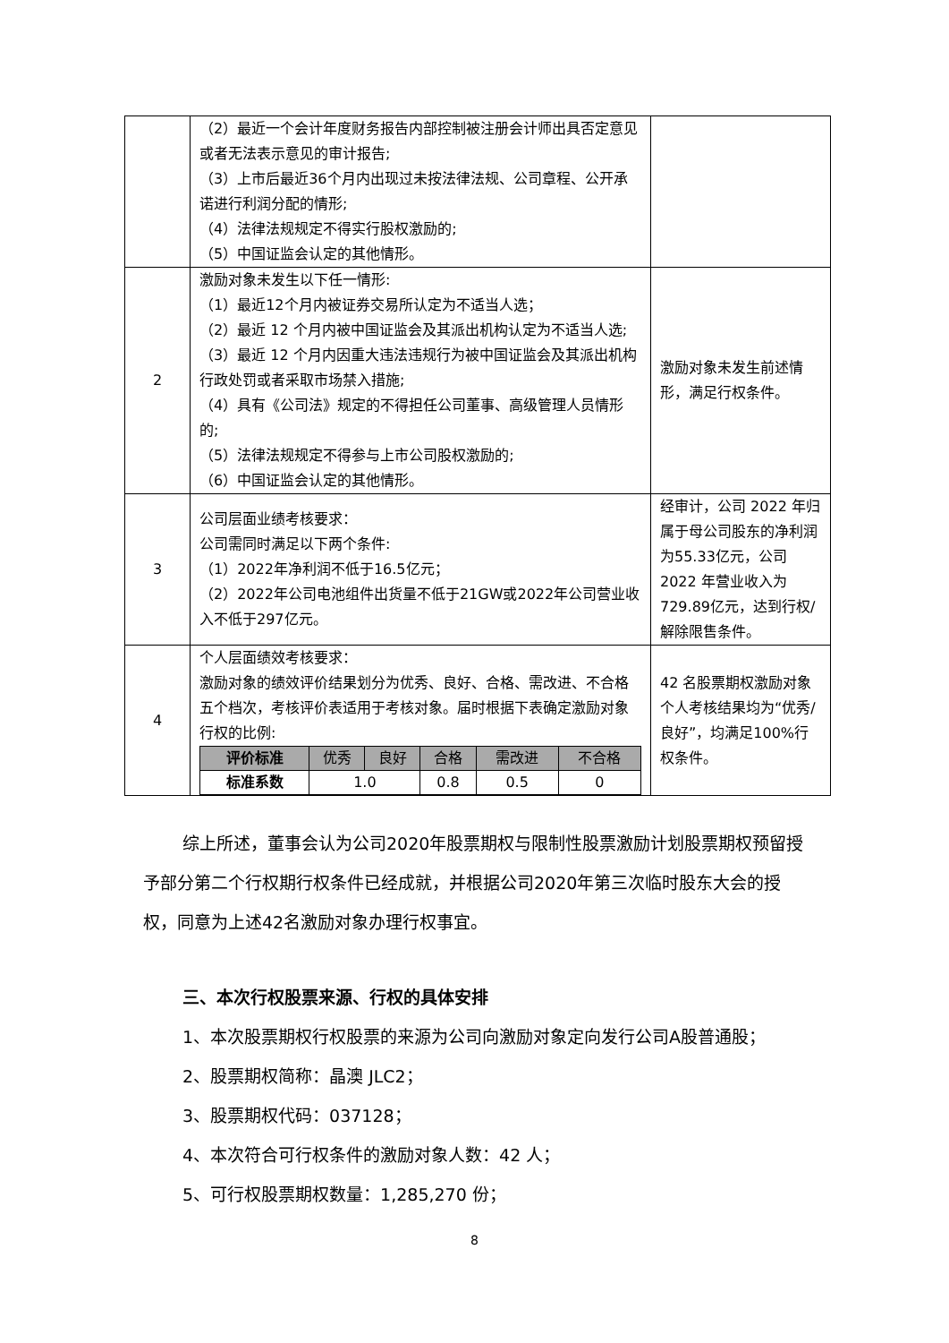| | （2）最近一个会计年度财务报告内部控制被注册会计师出具否定意见或者无法表示意见的审计报告; （3）上市后最近36个月内出现过未按法律法规、公司章程、公开承诺进行利润分配的情形; （4）法律法规规定不得实行股权激励的; （5）中国证监会认定的其他情形。 | |
| 2 | 激励对象未发生以下任一情形: （1）最近12个月内被证券交易所认定为不适当人选； （2）最近 12 个月内被中国证监会及其派出机构认定为不适当人选; （3）最近 12 个月内因重大违法违规行为被中国证监会及其派出机构行政处罚或者采取市场禁入措施; （4）具有《公司法》规定的不得担任公司董事、高级管理人员情形的; （5）法律法规规定不得参与上市公司股权激励的; （6）中国证监会认定的其他情形。 | 激励对象未发生前述情形，满足行权条件。 |
| 3 | 公司层面业绩考核要求： 公司需同时满足以下两个条件: （1）2022年净利润不低于16.5亿元； （2）2022年公司电池组件出货量不低于21GW或2022年公司营业收入不低于297亿元。 | 经审计，公司 2022 年归属于母公司股东的净利润为55.33亿元，公司 2022 年营业收入为729.89亿元，达到行权/解除限售条件。 |
| 4 | 个人层面绩效考核要求： 激励对象的绩效评价结果划分为优秀、良好、合格、需改进、不合格五个档次，考核评价表适用于考核对象。届时根据下表确定激励对象行权的比例: / 评价标准 / 优秀 / 良好 / 合格 / 需改进 / 不合格 / / --- / --- / --- / --- / --- / --- / / 标准系数 / 1.0 / / 0.8 / 0.5 / 0 / | 42 名股票期权激励对象个人考核结果均为“优秀/良好”，均满足100%行权条件。 |
综上所述，董事会认为公司2020年股票期权与限制性股票激励计划股票期权预留授予部分第二个行权期行权条件已经成就，并根据公司2020年第三次临时股东大会的授权，同意为上述42名激励对象办理行权事宜。
三、本次行权股票来源、行权的具体安排
1、本次股票期权行权股票的来源为公司向激励对象定向发行公司A股普通股；
2、股票期权简称：晶澳 JLC2；
3、股票期权代码：037128；
4、本次符合可行权条件的激励对象人数：42 人；
5、可行权股票期权数量：1,285,270 份；
8